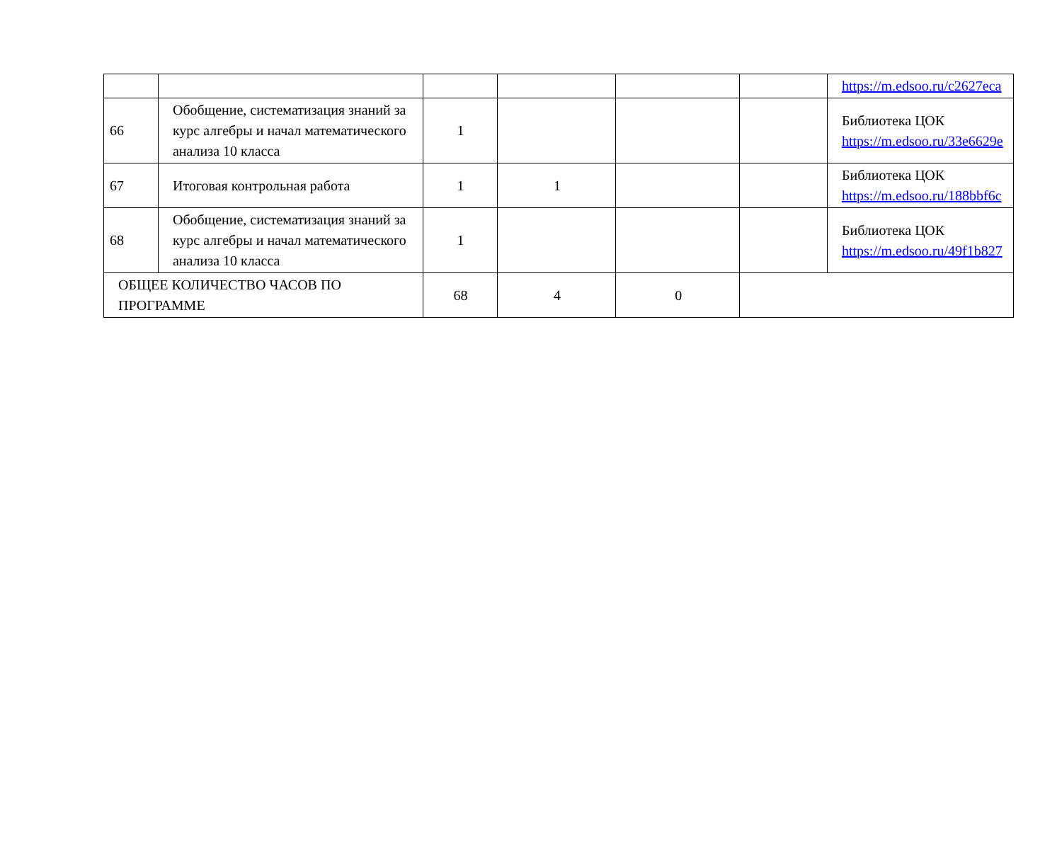| | | | | | | https://m.edsoo.ru/c2627eca |
| 66 | Обобщение, систематизация знаний за курс алгебры и начал математического анализа 10 класса | 1 | | | | Библиотека ЦОК https://m.edsoo.ru/33e6629e |
| 67 | Итоговая контрольная работа | 1 | 1 | | | Библиотека ЦОК https://m.edsoo.ru/188bbf6c |
| 68 | Обобщение, систематизация знаний за курс алгебры и начал математического анализа 10 класса | 1 | | | | Библиотека ЦОК https://m.edsoo.ru/49f1b827 |
| ОБЩЕЕ КОЛИЧЕСТВО ЧАСОВ ПО ПРОГРАММЕ | | 68 | 4 | 0 | | |